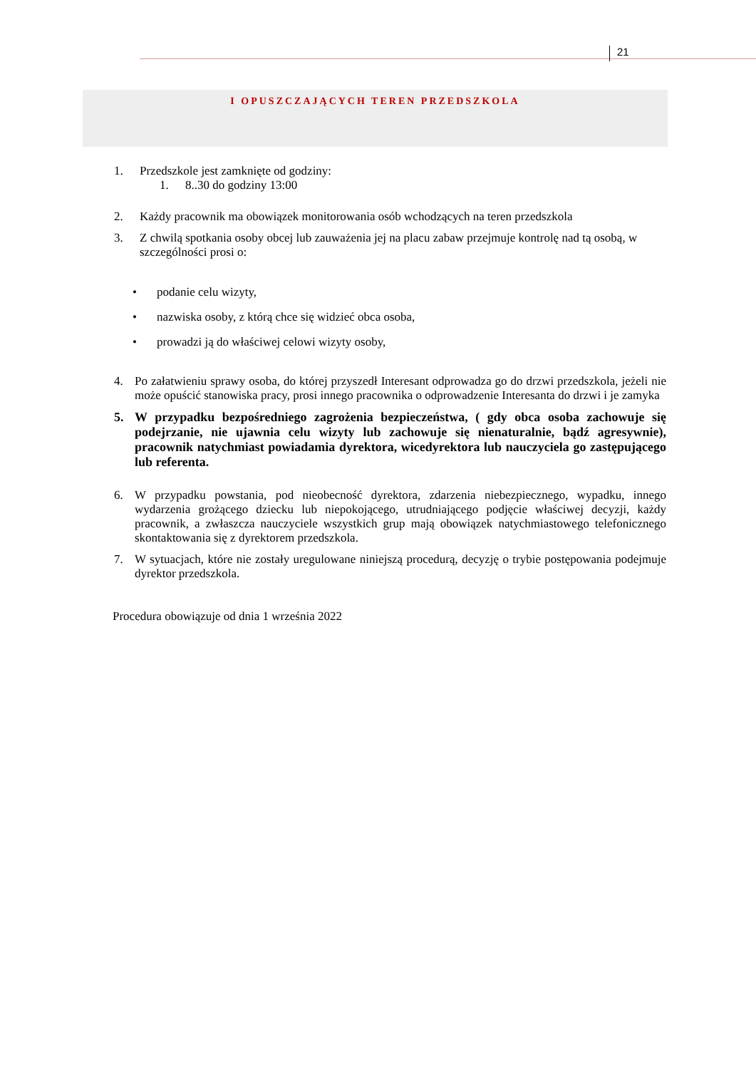21
I OPUSZCZAJĄCYCH TEREN PRZEDSZKOLA
1. Przedszkole jest zamknięte od godziny:
1. 8..30 do godziny 13:00
2. Każdy pracownik ma obowiązek monitorowania osób wchodzących na teren przedszkola
3. Z chwilą spotkania osoby obcej lub zauważenia jej na placu zabaw przejmuje kontrolę nad tą osobą, w szczególności prosi o:
• podanie celu wizyty,
• nazwiska osoby, z którą chce się widzieć obca osoba,
• prowadzi ją do właściwej celowi wizyty osoby,
4. Po załatwieniu sprawy osoba, do której przyszedł Interesant odprowadza go do drzwi przedszkola, jeżeli nie może opuścić stanowiska pracy, prosi innego pracownika o odprowadzenie Interesanta do drzwi i je zamyka
5. W przypadku bezpośredniego zagrożenia bezpieczeństwa, ( gdy obca osoba zachowuje się podejrzanie, nie ujawnia celu wizyty lub zachowuje się nienaturalnie, bądź agresywnie), pracownik natychmiast powiadamia dyrektora, wicedyrektora lub nauczyciela go zastępującego lub referenta.
6. W przypadku powstania, pod nieobecność dyrektora, zdarzenia niebezpiecznego, wypadku, innego wydarzenia grożącego dziecku lub niepokojącego, utrudniającego podjęcie właściwej decyzji, każdy pracownik, a zwłaszcza nauczyciele wszystkich grup mają obowiązek natychmiastowego telefonicznego skontaktowania się z dyrektorem przedszkola.
7. W sytuacjach, które nie zostały uregulowane niniejszą procedurą, decyzję o trybie postępowania podejmuje dyrektor przedszkola.
Procedura obowiązuje od dnia 1 września 2022